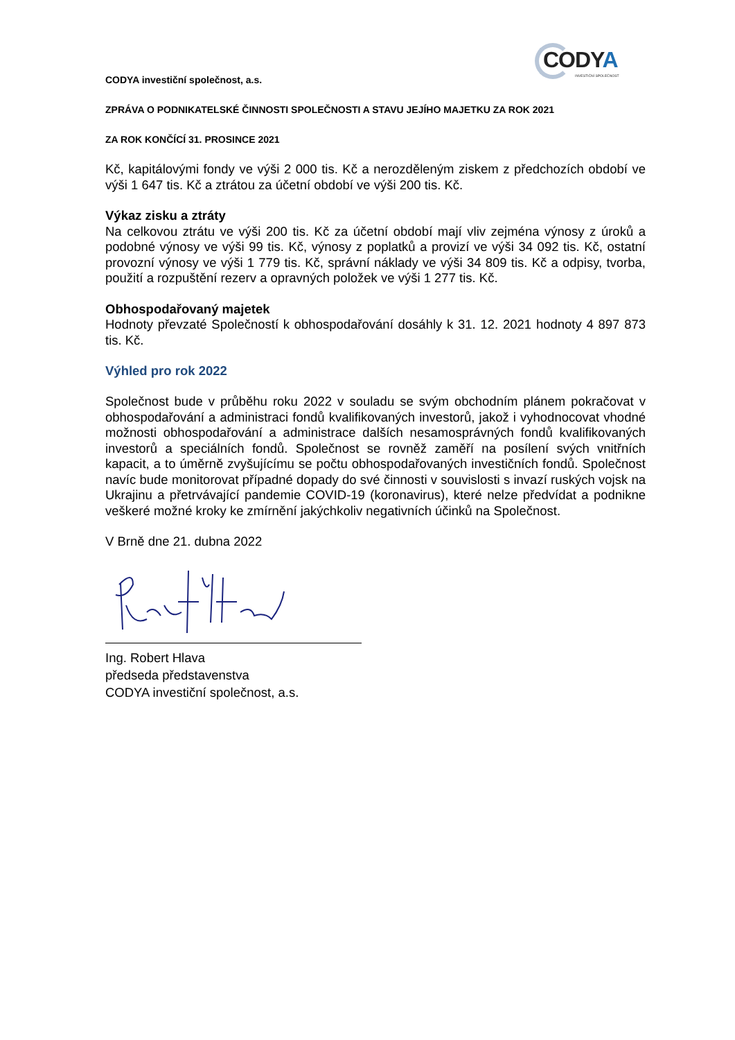CODYA
INVESTIČNÍ SPOLEČNOST
CODYA investiční společnost, a.s.
ZPRÁVA O PODNIKATELSKÉ ČINNOSTI SPOLEČNOSTI A STAVU JEJÍHO MAJETKU ZA ROK 2021
ZA ROK KONČÍCÍ 31. PROSINCE 2021
Kč, kapitálovými fondy ve výši 2 000 tis. Kč a nerozděleným ziskem z předchozích období ve výši 1 647 tis. Kč a ztrátou za účetní období ve výši 200 tis. Kč.
Výkaz zisku a ztráty
Na celkovou ztrátu ve výši 200 tis. Kč za účetní období mají vliv zejména výnosy z úroků a podobné výnosy ve výši 99 tis. Kč, výnosy z poplatků a provizí ve výši 34 092 tis. Kč, ostatní provozní výnosy ve výši 1 779 tis. Kč, správní náklady ve výši 34 809 tis. Kč a odpisy, tvorba, použití a rozpuštění rezerv a opravných položek ve výši 1 277 tis. Kč.
Obhospodařovaný majetek
Hodnoty převzaté Společností k obhospodařování dosáhly k 31. 12. 2021 hodnoty 4 897 873 tis. Kč.
Výhled pro rok 2022
Společnost bude v průběhu roku 2022 v souladu se svým obchodním plánem pokračovat v obhospodařování a administraci fondů kvalifikovaných investorů, jakož i vyhodnocovat vhodné možnosti obhospodařování a administrace dalších nesamosprávných fondů kvalifikovaných investorů a speciálních fondů. Společnost se rovněž zaměří na posílení svých vnitřních kapacit, a to úměrně zvyšujícímu se počtu obhospodařovaných investičních fondů. Společnost navíc bude monitorovat případné dopady do své činnosti v souvislosti s invazí ruských vojsk na Ukrajinu a přetrvávající pandemie COVID-19 (koronavirus), které nelze předvídat a podnikne veškeré možné kroky ke zmírnění jakýchkoliv negativních účinků na Společnost.
V Brně dne 21. dubna 2022
Ing. Robert Hlava
předseda představenstva
CODYA investiční společnost, a.s.